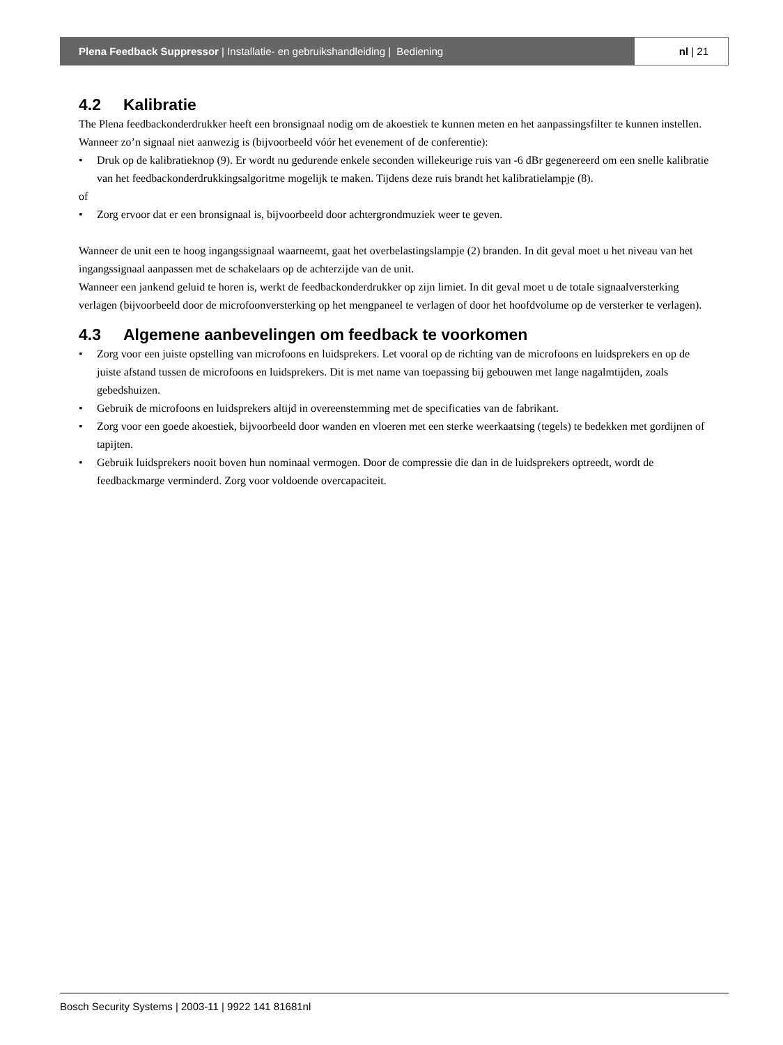Plena Feedback Suppressor | Installatie- en gebruikshandleiding | Bediening
nl | 21
4.2 Kalibratie
The Plena feedbackonderdrukker heeft een bronsignaal nodig om de akoestiek te kunnen meten en het aanpassingsfilter te kunnen instellen. Wanneer zo’n signaal niet aanwezig is (bijvoorbeeld vóór het evenement of de conferentie):
• Druk op de kalibratieknop (9). Er wordt nu gedurende enkele seconden willekeurige ruis van -6 dBr gegenereerd om een snelle kalibratie van het feedbackonderdrukkingsalgoritme mogelijk te maken. Tijdens deze ruis brandt het kalibratielampje (8).
of
• Zorg ervoor dat er een bronsignaal is, bijvoorbeeld door achtergrondmuziek weer te geven.
Wanneer de unit een te hoog ingangssignaal waarneemt, gaat het overbelastingslampje (2) branden. In dit geval moet u het niveau van het ingangssignaal aanpassen met de schakelaars op de achterzijde van de unit.
Wanneer een jankend geluid te horen is, werkt de feedbackonderdrukker op zijn limiet. In dit geval moet u de totale signaalversterking verlagen (bijvoorbeeld door de microfoonversterking op het mengpaneel te verlagen of door het hoofdvolume op de versterker te verlagen).
4.3 Algemene aanbevelingen om feedback te voorkomen
• Zorg voor een juiste opstelling van microfoons en luidsprekers. Let vooral op de richting van de microfoons en luidsprekers en op de juiste afstand tussen de microfoons en luidsprekers. Dit is met name van toepassing bij gebouwen met lange nagalmtijden, zoals gebedshuizen.
• Gebruik de microfoons en luidsprekers altijd in overeenstemming met de specificaties van de fabrikant.
• Zorg voor een goede akoestiek, bijvoorbeeld door wanden en vloeren met een sterke weerkaatsing (tegels) te bedekken met gordijnen of tapijten.
• Gebruik luidsprekers nooit boven hun nominaal vermogen. Door de compressie die dan in de luidsprekers optreedt, wordt de feedbackmarge verminderd. Zorg voor voldoende overcapaciteit.
Bosch Security Systems | 2003-11 | 9922 141 81681nl